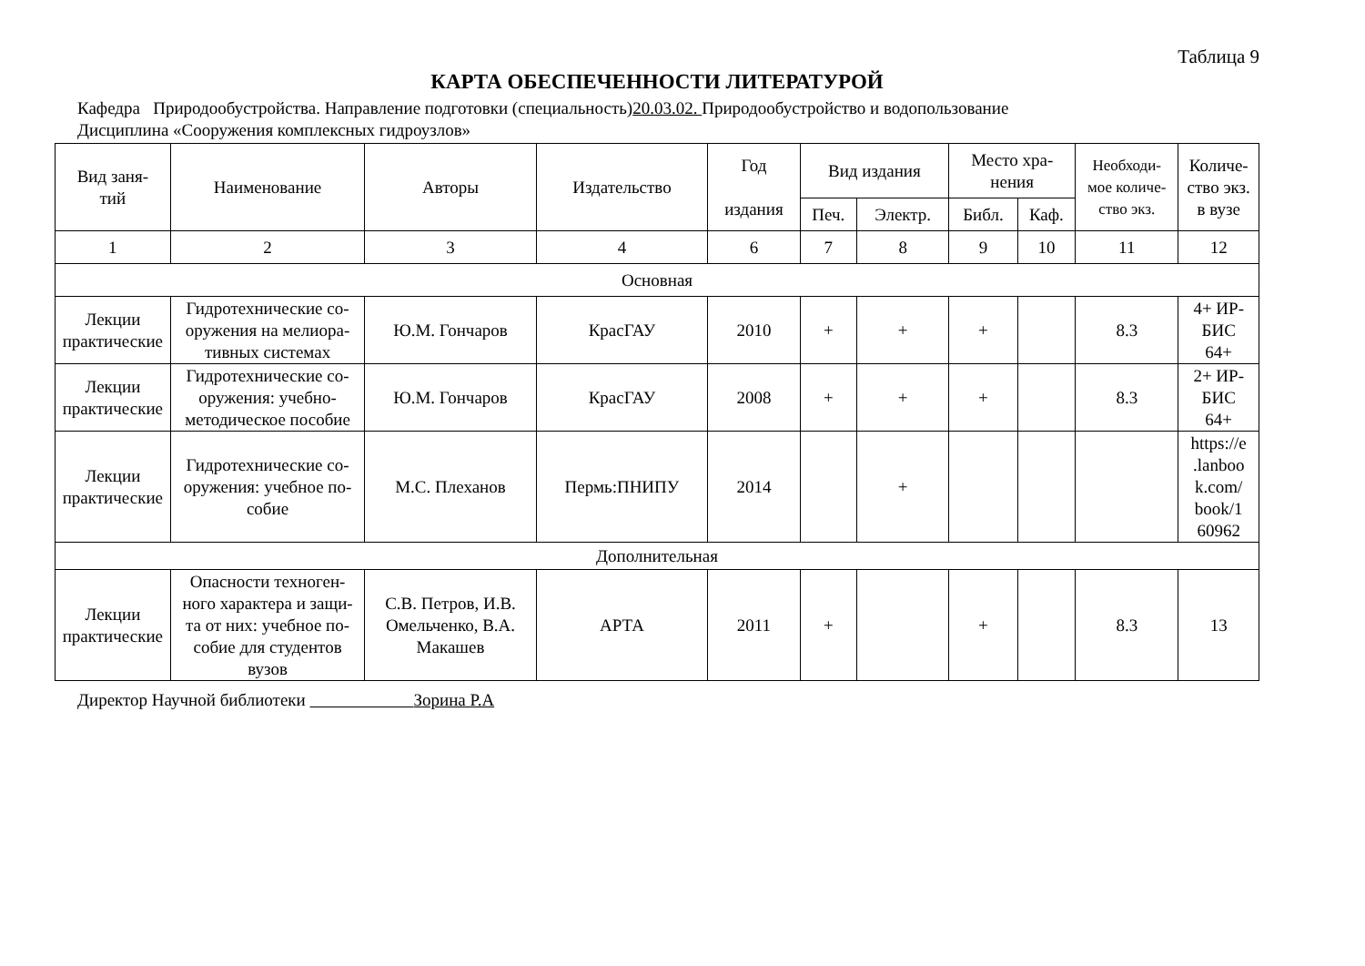Таблица 9
КАРТА ОБЕСПЕЧЕННОСТИ ЛИТЕРАТУРОЙ
Кафедра Природообустройства. Направление подготовки (специальность)20.03.02. Природообустройство и водопользование
Дисциплина «Сооружения комплексных гидроузлов»
| Вид заня- тий | Наименование | Авторы | Издательство | Год издания | Вид издания | | Место хра- нения | | Необходи- мое количе- ство экз. | Количе- ство экз. в вузе |
| --- | --- | --- | --- | --- | --- | --- | --- | --- | --- | --- |
| | | | | | Печ. | Электр. | Библ. | Каф. | | |
| 1 | 2 | 3 | 4 | 6 | 7 | 8 | 9 | 10 | 11 | 12 |
| Основная | | | | | | | | | | |
| Лекции практические | Гидротехнические со- оружения на мелиора- тивных системах | Ю.М. Гончаров | КрасГАУ | 2010 | + | + | + | | 8.3 | 4+ ИР- БИС 64+ |
| Лекции практические | Гидротехнические со- оружения: учебно- методическое пособие | Ю.М. Гончаров | КрасГАУ | 2008 | + | + | + | | 8.3 | 2+ ИР- БИС 64+ |
| Лекции практические | Гидротехнические со- оружения: учебное по- собие | М.С. Плеханов | Пермь:ПНИПУ | 2014 | | + | | | | https://e .lanboo k.com/ book/1 60962 |
| Дополнительная | | | | | | | | | | |
| Лекции практические | Опасности техноген- ного характера и защи- та от них: учебное по- собие для студентов вузов | С.В. Петров, И.В. Омельченко, В.А. Макашев | АРТА | 2011 | + | | + | | 8.3 | 13 |
Директор Научной библиотеки Зорина Р.А